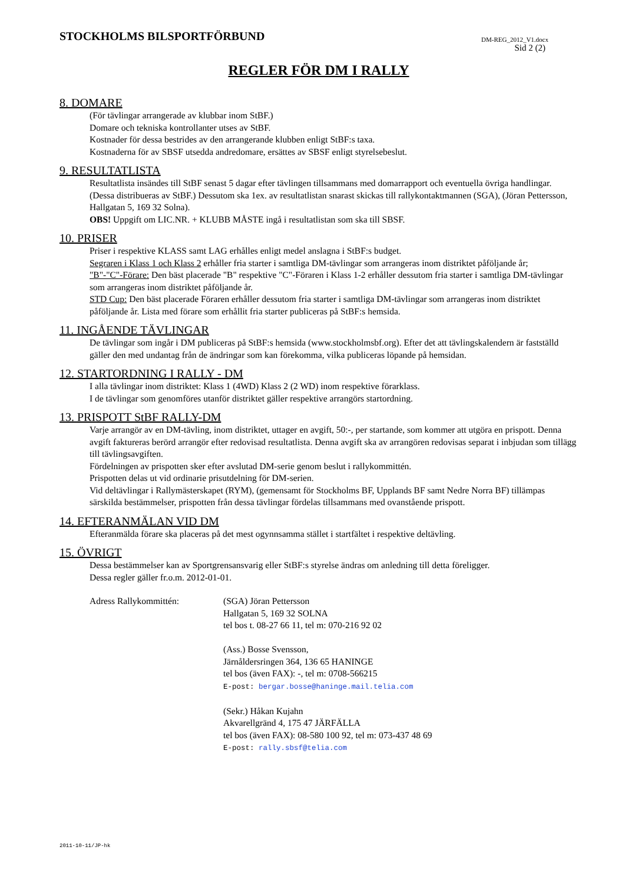STOCKHOLMS BILSPORTFÖRBUND DM-REG_2012_V1.docx
Sid 2 (2)
REGLER FÖR DM I RALLY
8. DOMARE
(För tävlingar arrangerade av klubbar inom StBF.)
Domare och tekniska kontrollanter utses av StBF.
Kostnader för dessa bestrides av den arrangerande klubben enligt StBF:s taxa.
Kostnaderna för av SBSF utsedda andredomare, ersättes av SBSF enligt styrelsebeslut.
9. RESULTATLISTA
Resultatlista insändes till StBF senast 5 dagar efter tävlingen tillsammans med domarrapport och eventuella övriga handlingar. (Dessa distribueras av StBF.) Dessutom ska 1ex. av resultatlistan snarast skickas till rallykontaktmannen (SGA), (Jöran Pettersson, Hallgatan 5, 169 32 Solna).
OBS! Uppgift om LIC.NR. + KLUBB MÅSTE ingå i resultatlistan som ska till SBSF.
10. PRISER
Priser i respektive KLASS samt LAG erhålles enligt medel anslagna i StBF:s budget.
Segraren i Klass 1 och Klass 2 erhåller fria starter i samtliga DM-tävlingar som arrangeras inom distriktet påföljande år;
"B"-"C"-Förare: Den bäst placerade "B" respektive "C"-Föraren i Klass 1-2 erhåller dessutom fria starter i samtliga DM-tävlingar som arrangeras inom distriktet påföljande år.
STD Cup: Den bäst placerade Föraren erhåller dessutom fria starter i samtliga DM-tävlingar som arrangeras inom distriktet påföljande år. Lista med förare som erhållit fria starter publiceras på StBF:s hemsida.
11. INGÅENDE TÄVLINGAR
De tävlingar som ingår i DM publiceras på StBF:s hemsida (www.stockholmsbf.org). Efter det att tävlingskalendern är fastställd gäller den med undantag från de ändringar som kan förekomma, vilka publiceras löpande på hemsidan.
12. STARTORDNING I RALLY - DM
I alla tävlingar inom distriktet: Klass 1 (4WD) Klass 2 (2 WD) inom respektive förarklass.
I de tävlingar som genomföres utanför distriktet gäller respektive arrangörs startordning.
13. PRISPOTT StBF RALLY-DM
Varje arrangör av en DM-tävling, inom distriktet, uttager en avgift, 50:-, per startande, som kommer att utgöra en prispott. Denna avgift faktureras berörd arrangör efter redovisad resultatlista. Denna avgift ska av arrangören redovisas separat i inbjudan som tillägg till tävlingsavgiften.
Fördelningen av prispotten sker efter avslutad DM-serie genom beslut i rallykommittén.
Prispotten delas ut vid ordinarie prisutdelning för DM-serien.
Vid deltävlingar i Rallymästerskapet (RYM), (gemensamt för Stockholms BF, Upplands BF samt Nedre Norra BF) tillämpas särskilda bestämmelser, prispotten från dessa tävlingar fördelas tillsammans med ovanstående prispott.
14. EFTERANMÄLAN VID DM
Efteranmälda förare ska placeras på det mest ogynnsamma stället i startfältet i respektive deltävling.
15. ÖVRIGT
Dessa bestämmelser kan av Sportgrensansvarig eller StBF:s styrelse ändras om anledning till detta föreligger.
Dessa regler gäller fr.o.m. 2012-01-01.
Adress Rallykommittén: (SGA) Jöran Pettersson
Hallgatan 5, 169 32 SOLNA
tel bos t. 08-27 66 11, tel m: 070-216 92 02
(Ass.) Bosse Svensson,
Järnåldersringen 364, 136 65 HANINGE
tel bos (även FAX): -, tel m: 0708-566215
E-post: bergar.bosse@haninge.mail.telia.com
(Sekr.) Håkan Kujahn
Akvarellgränd 4, 175 47 JÄRFÄLLA
tel bos (även FAX): 08-580 100 92, tel m: 073-437 48 69
E-post: rally.sbsf@telia.com
2011-10-11/JP-hk